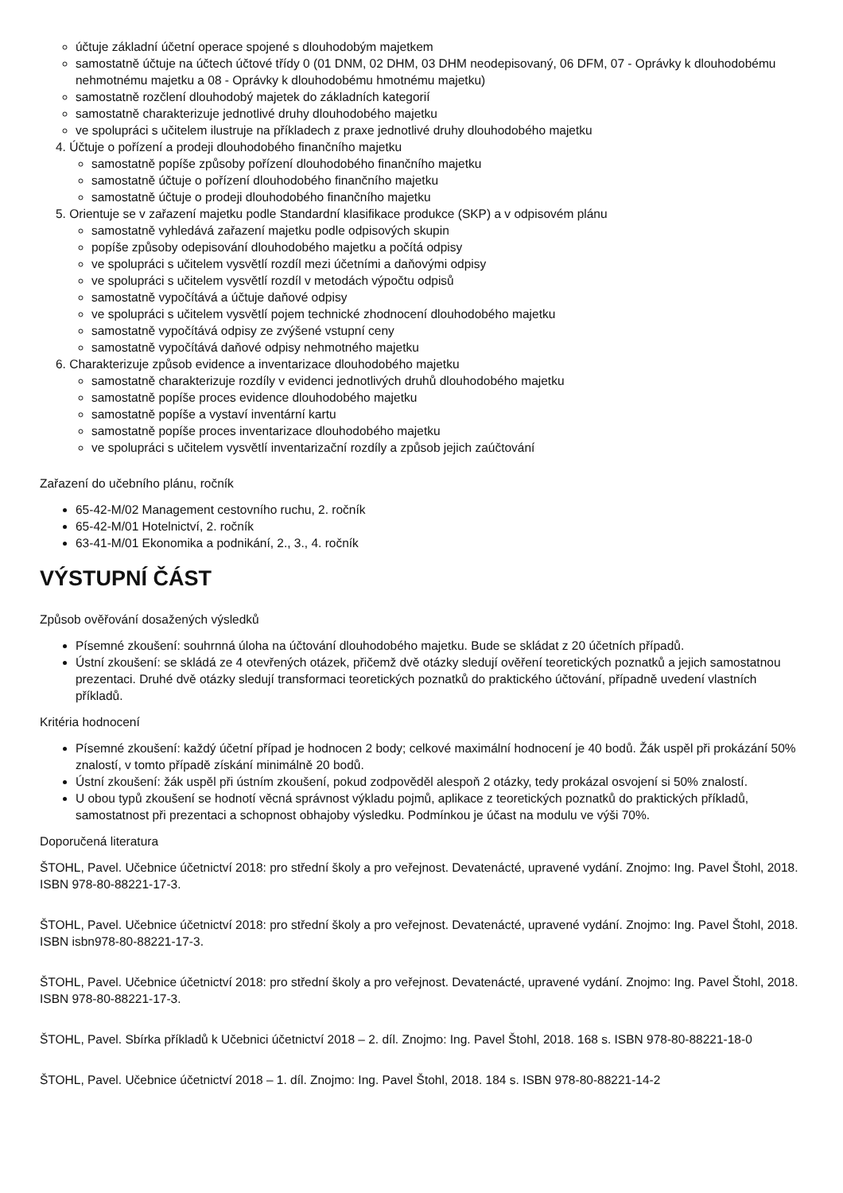účtuje základní účetní operace spojené s dlouhodobým majetkem
samostatně účtuje na účtech účtové třídy 0 (01 DNM, 02 DHM, 03 DHM neodepisovaný, 06 DFM, 07 - Oprávky k dlouhodobému nehmotnému majetku a 08 - Oprávky k dlouhodobému hmotnému majetku)
samostatně rozčlení dlouhodobý majetek do základních kategorií
samostatně charakterizuje jednotlivé druhy dlouhodobého majetku
ve spolupráci s učitelem ilustruje na příkladech z praxe jednotlivé druhy dlouhodobého majetku
4. Účtuje o pořízení a prodeji dlouhodobého finančního majetku
samostatně popíše způsoby pořízení dlouhodobého finančního majetku
samostatně účtuje o pořízení dlouhodobého finančního majetku
samostatně účtuje o prodeji dlouhodobého finančního majetku
5. Orientuje se v zařazení majetku podle Standardní klasifikace produkce (SKP) a v odpisovém plánu
samostatně vyhledává zařazení majetku podle odpisových skupin
popíše způsoby odepisování dlouhodobého majetku a počítá odpisy
ve spolupráci s učitelem vysvětlí rozdíl mezi účetními a daňovými odpisy
ve spolupráci s učitelem vysvětlí rozdíl v metodách výpočtu odpisů
samostatně vypočítává a účtuje daňové odpisy
ve spolupráci s učitelem vysvětlí pojem technické zhodnocení dlouhodobého majetku
samostatně vypočítává odpisy ze zvýšené vstupní ceny
samostatně vypočítává daňové odpisy nehmotného majetku
6. Charakterizuje způsob evidence a inventarizace dlouhodobého majetku
samostatně charakterizuje rozdíly v evidenci jednotlivých druhů dlouhodobého majetku
samostatně popíše proces evidence dlouhodobého majetku
samostatně popíše a vystaví inventární kartu
samostatně popíše proces inventarizace dlouhodobého majetku
ve spolupráci s učitelem vysvětlí inventarizační rozdíly a způsob jejich zaúčtování
Zařazení do učebního plánu, ročník
65-42-M/02 Management cestovního ruchu, 2. ročník
65-42-M/01 Hotelnictví, 2. ročník
63-41-M/01 Ekonomika a podnikání, 2., 3., 4. ročník
VÝSTUPNÍ ČÁST
Způsob ověřování dosažených výsledků
Písemné zkoušení: souhrnná úloha na účtování dlouhodobého majetku. Bude se skládat z 20 účetních případů.
Ústní zkoušení: se skládá ze 4 otevřených otázek, přičemž dvě otázky sledují ověření teoretických poznatků a jejich samostatnou prezentaci. Druhé dvě otázky sledují transformaci teoretických poznatků do praktického účtování, případně uvedení vlastních příkladů.
Kritéria hodnocení
Písemné zkoušení: každý účetní případ je hodnocen 2 body; celkové maximální hodnocení je 40 bodů. Žák uspěl při prokázání 50% znalostí, v tomto případě získání minimálně 20 bodů.
Ústní zkoušení: žák uspěl při ústním zkoušení, pokud zodpověděl alespoň 2 otázky, tedy prokázal osvojení si 50% znalostí.
U obou typů zkoušení se hodnotí věcná správnost výkladu pojmů, aplikace z teoretických poznatků do praktických příkladů, samostatnost při prezentaci a schopnost obhajoby výsledku. Podmínkou je účast na modulu ve výši 70%.
Doporučená literatura
ŠTOHL, Pavel. Učebnice účetnictví 2018: pro střední školy a pro veřejnost. Devatenácté, upravené vydání. Znojmo: Ing. Pavel Štohl, 2018. ISBN 978-80-88221-17-3.
ŠTOHL, Pavel. Učebnice účetnictví 2018: pro střední školy a pro veřejnost. Devatenácté, upravené vydání. Znojmo: Ing. Pavel Štohl, 2018. ISBN isbn978-80-88221-17-3.
ŠTOHL, Pavel. Učebnice účetnictví 2018: pro střední školy a pro veřejnost. Devatenácté, upravené vydání. Znojmo: Ing. Pavel Štohl, 2018. ISBN 978-80-88221-17-3.
ŠTOHL, Pavel. Sbírka příkladů k Učebnici účetnictví 2018 – 2. díl. Znojmo: Ing. Pavel Štohl, 2018. 168 s. ISBN 978-80-88221-18-0
ŠTOHL, Pavel. Učebnice účetnictví 2018 – 1. díl. Znojmo: Ing. Pavel Štohl, 2018. 184 s. ISBN 978-80-88221-14-2